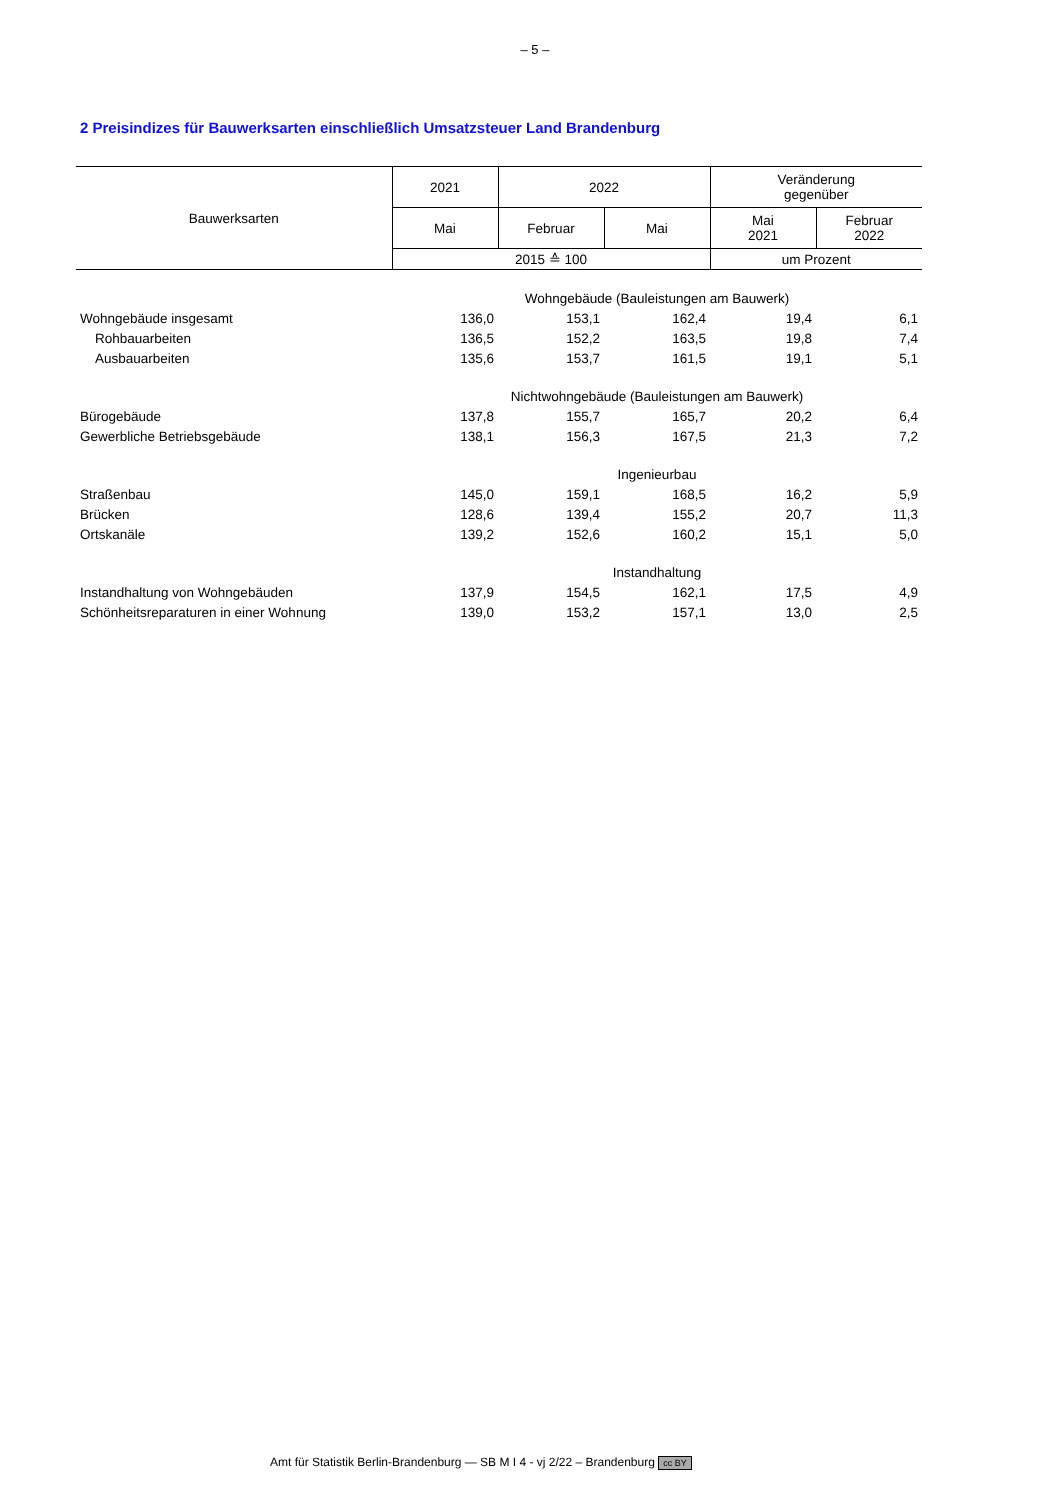– 5 –
2 Preisindizes für Bauwerksarten einschließlich Umsatzsteuer Land Brandenburg
| Bauwerksarten | 2021 | 2022 | | Veränderung gegenüber | |
| --- | --- | --- | --- | --- | --- |
| | Mai | Februar | Mai | Mai 2021 | Februar 2022 |
| | 2015 ≙ 100 | | | um Prozent | |
| | Wohngebäude (Bauleistungen am Bauwerk) | | | | |
| Wohngebäude insgesamt | 136,0 | 153,1 | 162,4 | 19,4 | 6,1 |
| Rohbauarbeiten | 136,5 | 152,2 | 163,5 | 19,8 | 7,4 |
| Ausbauarbeiten | 135,6 | 153,7 | 161,5 | 19,1 | 5,1 |
| | Nichtwohngebäude (Bauleistungen am Bauwerk) | | | | |
| Bürogebäude | 137,8 | 155,7 | 165,7 | 20,2 | 6,4 |
| Gewerbliche Betriebsgebäude | 138,1 | 156,3 | 167,5 | 21,3 | 7,2 |
| | Ingenieurbau | | | | |
| Straßenbau | 145,0 | 159,1 | 168,5 | 16,2 | 5,9 |
| Brücken | 128,6 | 139,4 | 155,2 | 20,7 | 11,3 |
| Ortskanäle | 139,2 | 152,6 | 160,2 | 15,1 | 5,0 |
| | Instandhaltung | | | | |
| Instandhaltung von Wohngebäuden | 137,9 | 154,5 | 162,1 | 17,5 | 4,9 |
| Schönheitsreparaturen in einer Wohnung | 139,0 | 153,2 | 157,1 | 13,0 | 2,5 |
Amt für Statistik Berlin-Brandenburg — SB M I 4 - vj 2/22 – Brandenburg cc BY